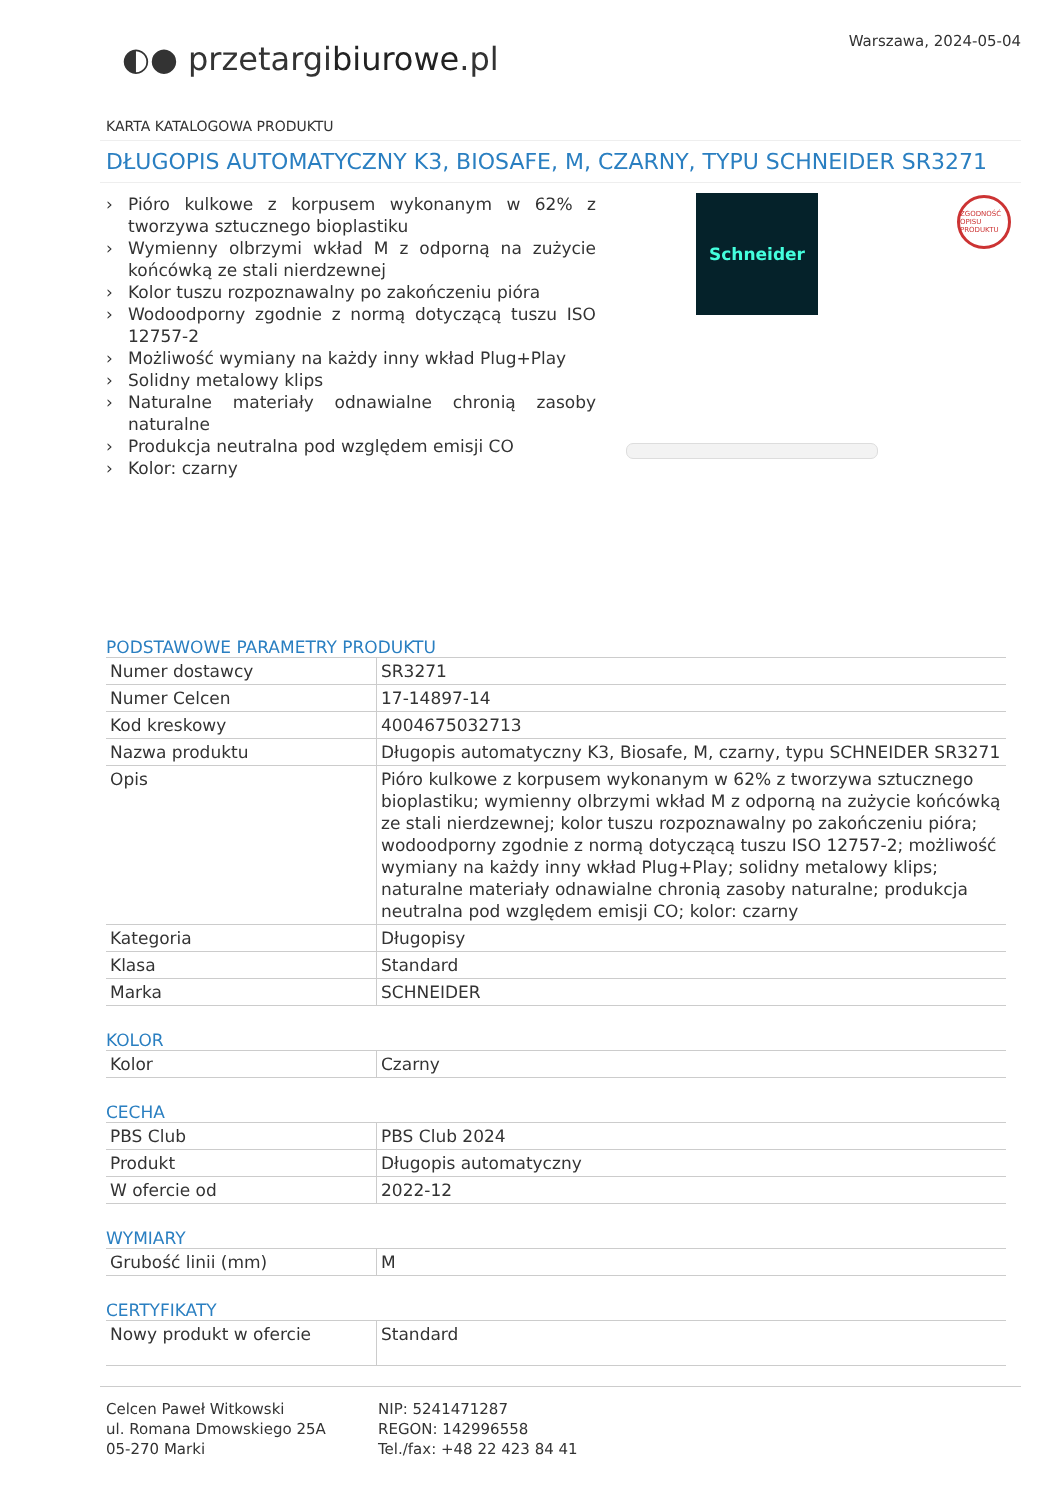Warszawa, 2024-05-04
◐● przetargibiurowe.pl
KARTA KATALOGOWA PRODUKTU
DŁUGOPIS AUTOMATYCZNY K3, BIOSAFE, M, CZARNY, TYPU SCHNEIDER SR3271
› Pióro kulkowe z korpusem wykonanym w 62% z tworzywa sztucznego bioplastiku
› Wymienny olbrzymi wkład M z odporną na zużycie końcówką ze stali nierdzewnej
› Kolor tuszu rozpoznawalny po zakończeniu pióra
› Wodoodporny zgodnie z normą dotyczącą tuszu ISO 12757-2
› Możliwość wymiany na każdy inny wkład Plug+Play
› Solidny metalowy klips
› Naturalne materiały odnawialne chronią zasoby naturalne
› Produkcja neutralna pod względem emisji CO
› Kolor: czarny
Schneider
ZGODNOŚĆ OPISU PRODUKTU
PODSTAWOWE PARAMETRY PRODUKTU
| Numer dostawcy | SR3271 |
| Numer Celcen | 17-14897-14 |
| Kod kreskowy | 4004675032713 |
| Nazwa produktu | Długopis automatyczny K3, Biosafe, M, czarny, typu SCHNEIDER SR3271 |
| Opis | Pióro kulkowe z korpusem wykonanym w 62% z tworzywa sztucznego bioplastiku; wymienny olbrzymi wkład M z odporną na zużycie końcówką ze stali nierdzewnej; kolor tuszu rozpoznawalny po zakończeniu pióra; wodoodporny zgodnie z normą dotyczącą tuszu ISO 12757-2; możliwość wymiany na każdy inny wkład Plug+Play; solidny metalowy klips; naturalne materiały odnawialne chronią zasoby naturalne; produkcja neutralna pod względem emisji CO; kolor: czarny |
| Kategoria | Długopisy |
| Klasa | Standard |
| Marka | SCHNEIDER |
KOLOR
| Kolor | Czarny |
CECHA
| PBS Club | PBS Club 2024 |
| Produkt | Długopis automatyczny |
| W ofercie od | 2022-12 |
WYMIARY
| Grubość linii (mm) | M |
CERTYFIKATY
| Nowy produkt w ofercie | Standard |
Celcen Paweł Witkowski
ul. Romana Dmowskiego 25A
05-270 Marki
NIP: 5241471287
REGON: 142996558
Tel./fax: +48 22 423 84 41